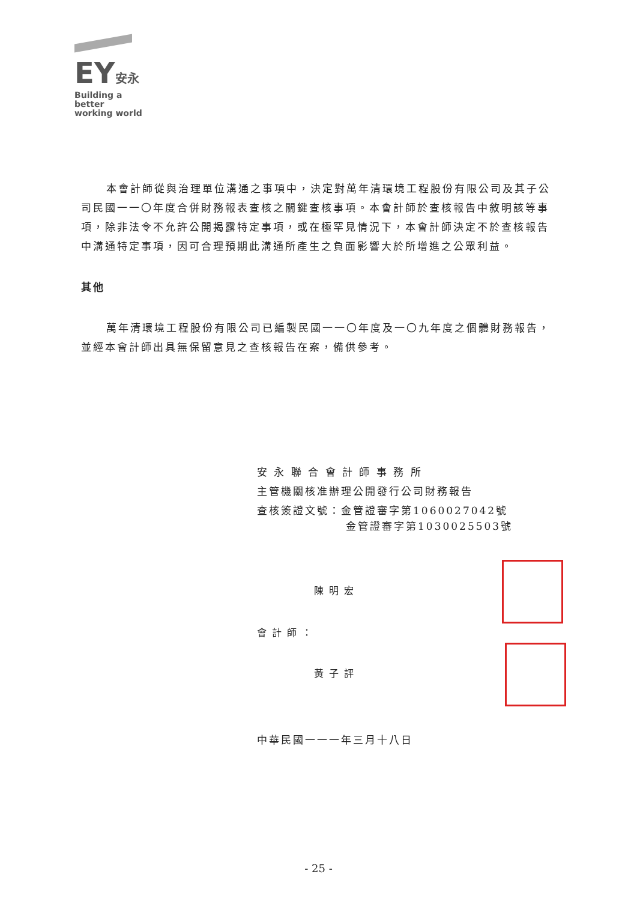EY安永
Building a better
working world
本會計師從與治理單位溝通之事項中，決定對萬年清環境工程股份有限公司及其子公司民國一一〇年度合併財務報表查核之關鍵查核事項。本會計師於查核報告中敘明該等事項，除非法令不允許公開揭露特定事項，或在極罕見情況下，本會計師決定不於查核報告中溝通特定事項，因可合理預期此溝通所產生之負面影響大於所增進之公眾利益。
其他
萬年清環境工程股份有限公司已編製民國一一〇年度及一〇九年度之個體財務報告，並經本會計師出具無保留意見之查核報告在案，備供參考。
安 永 聯 合 會 計 師 事 務 所
主管機關核准辦理公開發行公司財務報告
查核簽證文號：金管證審字第1060027042號
金管證審字第1030025503號
陳明宏
會計師：
黃子評
中華民國一一一年三月十八日
- 25 -